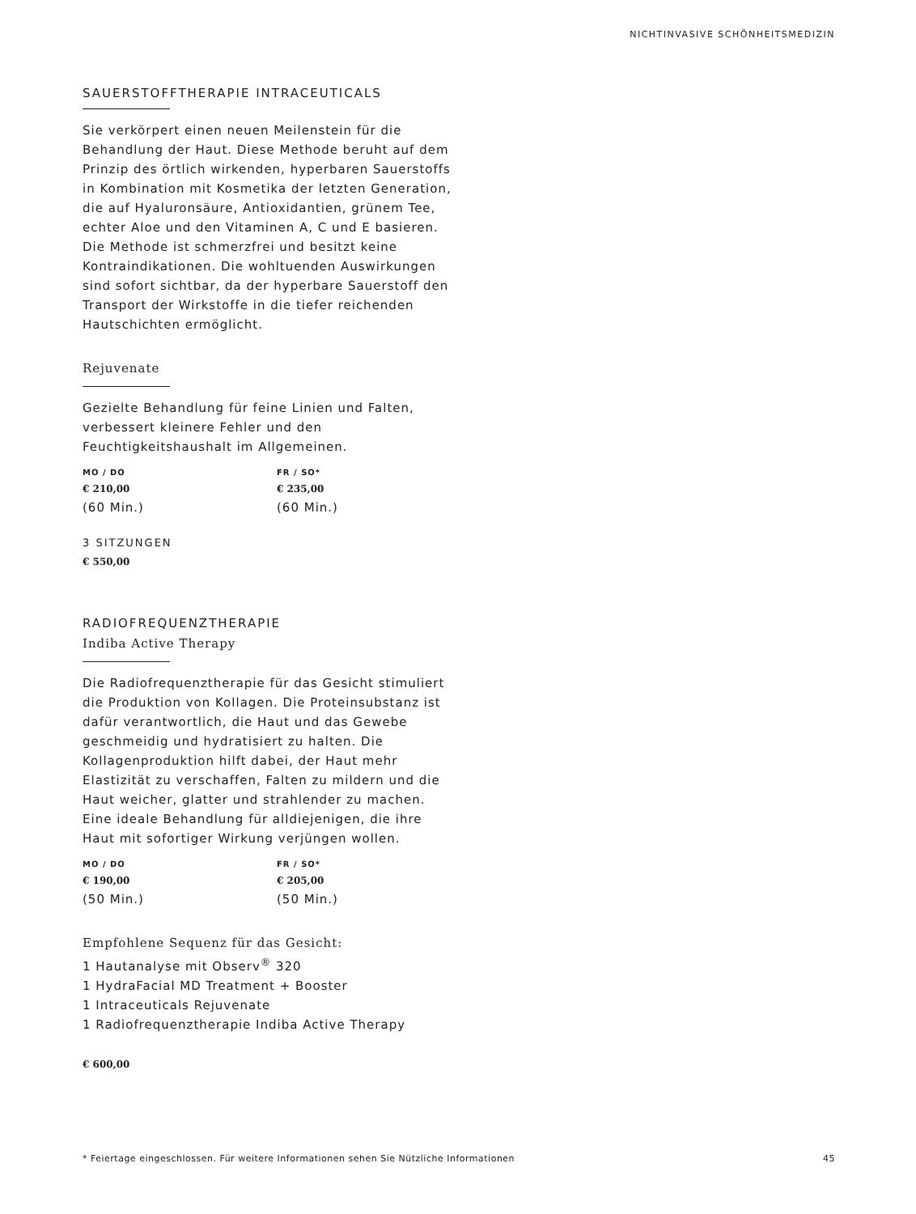NICHTINVASIVE SCHÖNHEITSMEDIZIN
SAUERSTOFFTHERAPIE INTRACEUTICALS
Sie verkörpert einen neuen Meilenstein für die Behandlung der Haut. Diese Methode beruht auf dem Prinzip des örtlich wirkenden, hyperbaren Sauerstoffs in Kombination mit Kosmetika der letzten Generation, die auf Hyaluronsäure, Antioxidantien, grünem Tee, echter Aloe und den Vitaminen A, C und E basieren. Die Methode ist schmerzfrei und besitzt keine Kontraindikationen. Die wohltuenden Auswirkungen sind sofort sichtbar, da der hyperbare Sauerstoff den Transport der Wirkstoffe in die tiefer reichenden Hautschichten ermöglicht.
Rejuvenate
Gezielte Behandlung für feine Linien und Falten, verbessert kleinere Fehler und den Feuchtigkeitshaushalt im Allgemeinen.
MO / DO
€ 210,00
(60 Min.)
FR / SO*
€ 235,00
(60 Min.)
3 SITZUNGEN
€ 550,00
RADIOFREQUENZTHERAPIE
Indiba Active Therapy
Die Radiofrequenztherapie für das Gesicht stimuliert die Produktion von Kollagen. Die Proteinsubstanz ist dafür verantwortlich, die Haut und das Gewebe geschmeidig und hydratisiert zu halten. Die Kollagenproduktion hilft dabei, der Haut mehr Elastizität zu verschaffen, Falten zu mildern und die Haut weicher, glatter und strahlender zu machen. Eine ideale Behandlung für alldiejenigen, die ihre Haut mit sofortiger Wirkung verjüngen wollen.
MO / DO
€ 190,00
(50 Min.)
FR / SO*
€ 205,00
(50 Min.)
Empfohlene Sequenz für das Gesicht:
1 Hautanalyse mit Observ<sup>®</sup> 320
1 HydraFacial MD Treatment + Booster
1 Intraceuticals Rejuvenate
1 Radiofrequenztherapie Indiba Active Therapy
€ 600,00
* Feiertage eingeschlossen. Für weitere Informationen sehen Sie Nützliche Informationen 45